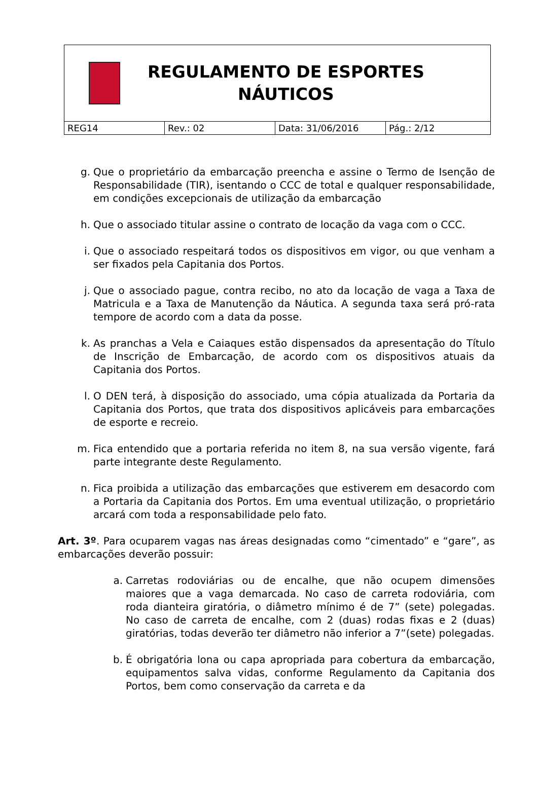| REGULAMENTO DE ESPORTES NÁUTICOS | | | |
| REG14 | Rev.: 02 | Data: 31/06/2016 | Pág.: 2/12 |
g. Que o proprietário da embarcação preencha e assine o Termo de Isenção de Responsabilidade (TIR), isentando o CCC de total e qualquer responsabilidade, em condições excepcionais de utilização da embarcação
h. Que o associado titular assine o contrato de locação da vaga com o CCC.
i. Que o associado respeitará todos os dispositivos em vigor, ou que venham a ser fixados pela Capitania dos Portos.
j. Que o associado pague, contra recibo, no ato da locação de vaga a Taxa de Matricula e a Taxa de Manutenção da Náutica. A segunda taxa será pró-rata tempore de acordo com a data da posse.
k. As pranchas a Vela e Caiaques estão dispensados da apresentação do Título de Inscrição de Embarcação, de acordo com os dispositivos atuais da Capitania dos Portos.
l. O DEN terá, à disposição do associado, uma cópia atualizada da Portaria da Capitania dos Portos, que trata dos dispositivos aplicáveis para embarcações de esporte e recreio.
m. Fica entendido que a portaria referida no item 8, na sua versão vigente, fará parte integrante deste Regulamento.
n. Fica proibida a utilização das embarcações que estiverem em desacordo com a Portaria da Capitania dos Portos. Em uma eventual utilização, o proprietário arcará com toda a responsabilidade pelo fato.
Art. 3º. Para ocuparem vagas nas áreas designadas como “cimentado” e “gare”, as embarcações deverão possuir:
a. Carretas rodoviárias ou de encalhe, que não ocupem dimensões maiores que a vaga demarcada. No caso de carreta rodoviária, com roda dianteira giratória, o diâmetro mínimo é de 7” (sete) polegadas. No caso de carreta de encalhe, com 2 (duas) rodas fixas e 2 (duas) giratórias, todas deverão ter diâmetro não inferior a 7”(sete) polegadas.
b. É obrigatória lona ou capa apropriada para cobertura da embarcação, equipamentos salva vidas, conforme Regulamento da Capitania dos Portos, bem como conservação da carreta e da